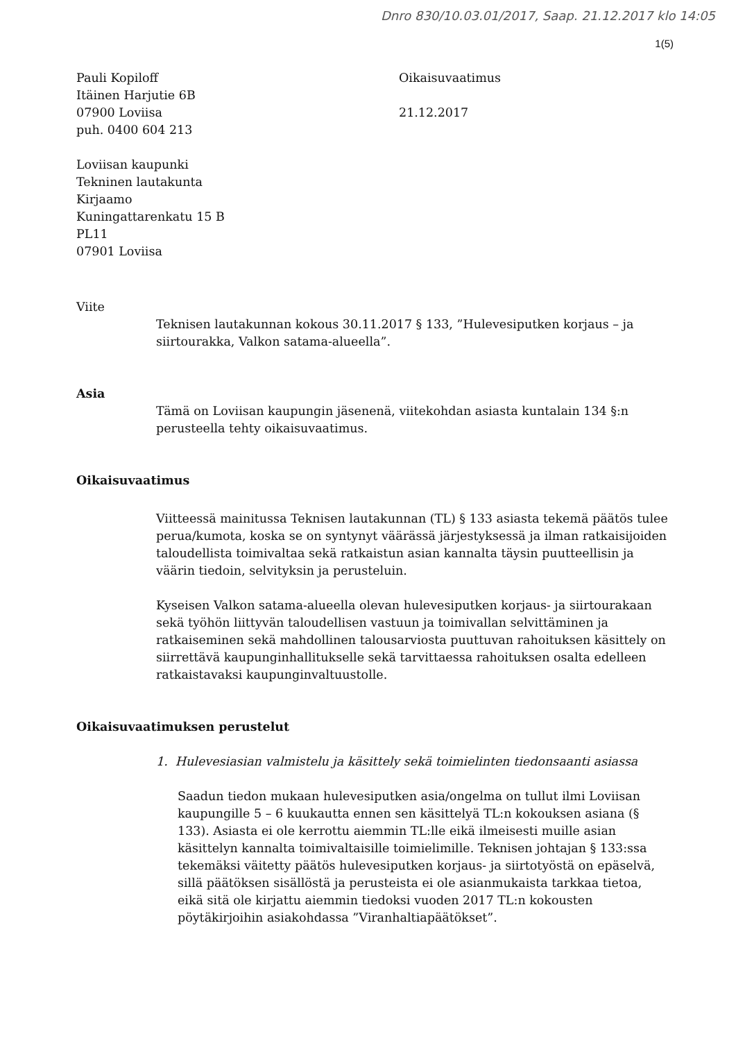Dnro 830/10.03.01/2017, Saap. 21.12.2017 klo 14:05
1(5)
Pauli Kopiloff
Itäinen Harjutie 6B
07900 Loviisa
puh. 0400 604 213
Oikaisuvaatimus
21.12.2017
Loviisan kaupunki
Tekninen lautakunta
Kirjaamo
Kuningattarenkatu 15 B
PL11
07901 Loviisa
Viite
Teknisen lautakunnan kokous 30.11.2017 § 133, ”Hulevesiputken korjaus – ja siirtourakka, Valkon satama-alueella”.
Asia
Tämä on Loviisan kaupungin jäsenenä, viitekohdan asiasta kuntalain 134 §:n perusteella tehty oikaisuvaatimus.
Oikaisuvaatimus
Viitteessä mainitussa Teknisen lautakunnan (TL) § 133 asiasta tekemä päätös tulee perua/kumota, koska se on syntynyt väärässä järjestyksessä ja ilman ratkaisijoiden taloudellista toimivaltaa sekä ratkaistun asian kannalta täysin puutteellisin ja väärin tiedoin, selvityksin ja perusteluin.
Kyseisen Valkon satama-alueella olevan hulevesiputken korjaus- ja siirtourakaan sekä työhön liittyvän taloudellisen vastuun ja toimivallan selvittäminen ja ratkaiseminen sekä mahdollinen talousarviosta puuttuvan rahoituksen käsittely on siirrettävä kaupunginhallitukselle sekä tarvittaessa rahoituksen osalta edelleen ratkaistavaksi kaupunginvaltuustolle.
Oikaisuvaatimuksen perustelut
1. Hulevesiasian valmistelu ja käsittely sekä toimielinten tiedonsaanti asiassa
Saadun tiedon mukaan hulevesiputken asia/ongelma on tullut ilmi Loviisan kaupungille 5 – 6 kuukautta ennen sen käsittelyä TL:n kokouksen asiana (§ 133). Asiasta ei ole kerrottu aiemmin TL:lle eikä ilmeisesti muille asian käsittelyn kannalta toimivaltaisille toimielimille. Teknisen johtajan § 133:ssa tekemäksi väitetty päätös hulevesiputken korjaus- ja siirtotyöstä on epäselvä, sillä päätöksen sisällöstä ja perusteista ei ole asianmukaista tarkkaa tietoa, eikä sitä ole kirjattu aiemmin tiedoksi vuoden 2017 TL:n kokousten pöytäkirjoihin asiakohdassa ”Viranhaltiapäätökset”.